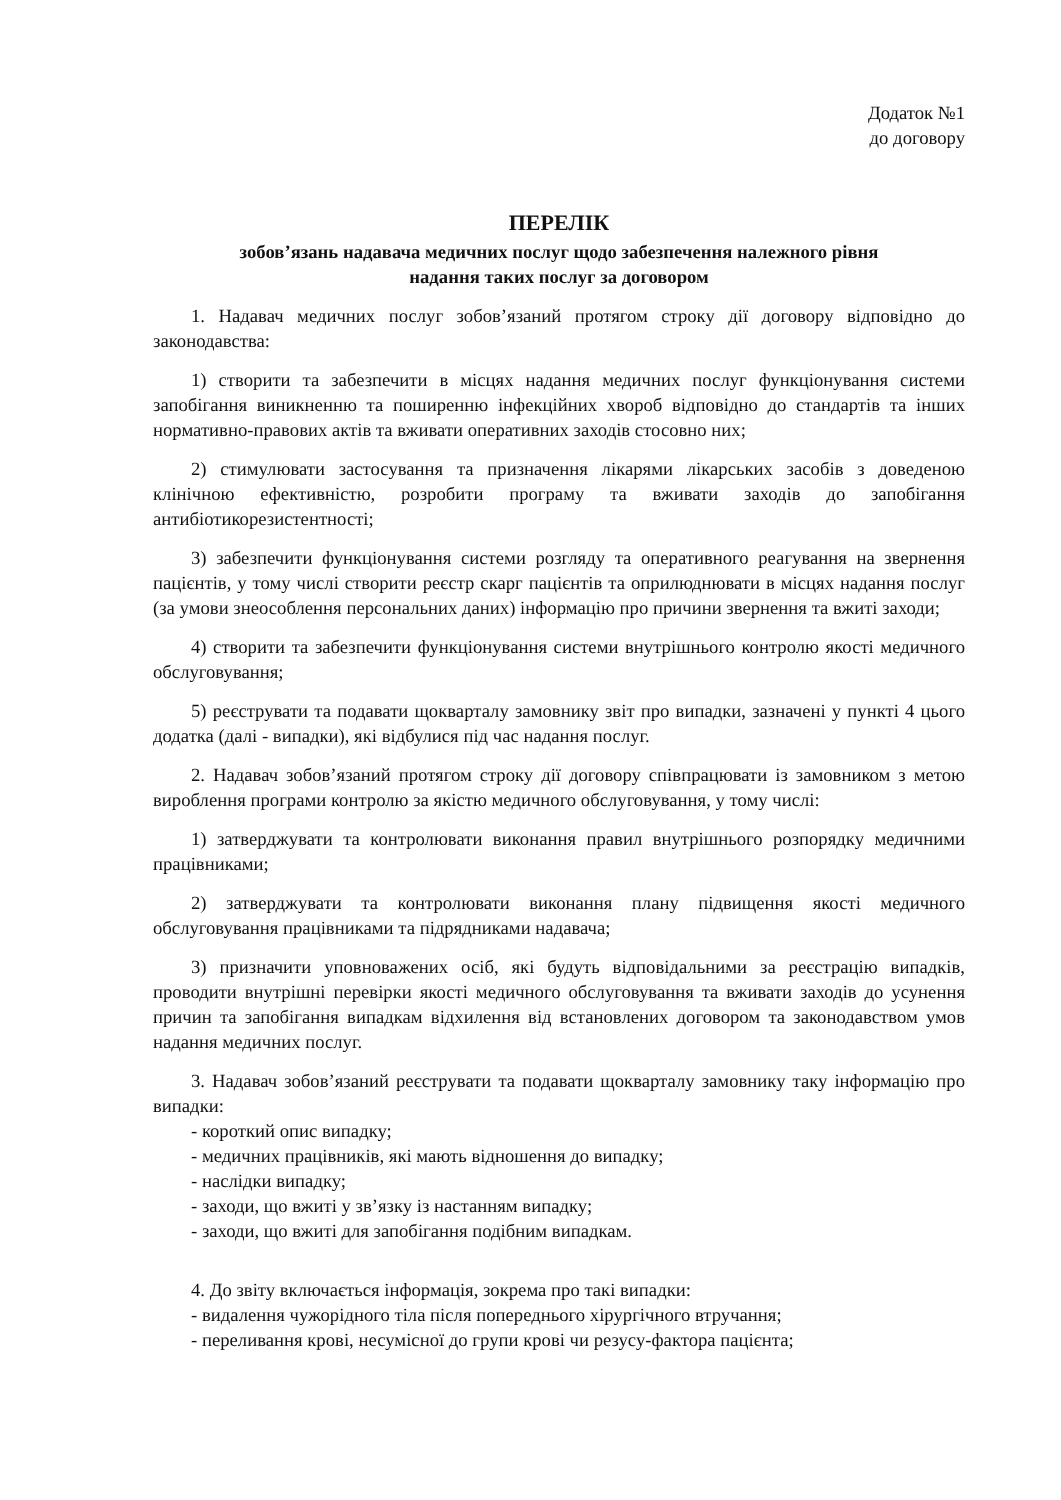Додаток №1
до договору
ПЕРЕЛІК
зобов’язань надавача медичних послуг щодо забезпечення належного рівня
надання таких послуг за договором
1. Надавач медичних послуг зобов’язаний протягом строку дії договору відповідно до законодавства:
1) створити та забезпечити в місцях надання медичних послуг функціонування системи запобігання виникненню та поширенню інфекційних хвороб відповідно до стандартів та інших нормативно-правових актів та вживати оперативних заходів стосовно них;
2) стимулювати застосування та призначення лікарями лікарських засобів з доведеною клінічною ефективністю, розробити програму та вживати заходів до запобігання антибіотикорезистентності;
3) забезпечити функціонування системи розгляду та оперативного реагування на звернення пацієнтів, у тому числі створити реєстр скарг пацієнтів та оприлюднювати в місцях надання послуг (за умови знеособлення персональних даних) інформацію про причини звернення та вжиті заходи;
4) створити та забезпечити функціонування системи внутрішнього контролю якості медичного обслуговування;
5) реєструвати та подавати щокварталу замовнику звіт про випадки, зазначені у пункті 4 цього додатка (далі - випадки), які відбулися під час надання послуг.
2. Надавач зобов’язаний протягом строку дії договору співпрацювати із замовником з метою вироблення програми контролю за якістю медичного обслуговування, у тому числі:
1) затверджувати та контролювати виконання правил внутрішнього розпорядку медичними працівниками;
2) затверджувати та контролювати виконання плану підвищення якості медичного обслуговування працівниками та підрядниками надавача;
3) призначити уповноважених осіб, які будуть відповідальними за реєстрацію випадків, проводити внутрішні перевірки якості медичного обслуговування та вживати заходів до усунення причин та запобігання випадкам відхилення від встановлених договором та законодавством умов надання медичних послуг.
3. Надавач зобов’язаний реєструвати та подавати щокварталу замовнику таку інформацію про випадки:
- короткий опис випадку;
- медичних працівників, які мають відношення до випадку;
- наслідки випадку;
- заходи, що вжиті у зв’язку із настанням випадку;
- заходи, що вжиті для запобігання подібним випадкам.
4. До звіту включається інформація, зокрема про такі випадки:
- видалення чужорідного тіла після попереднього хірургічного втручання;
- переливання крові, несумісної до групи крові чи резусу-фактора пацієнта;